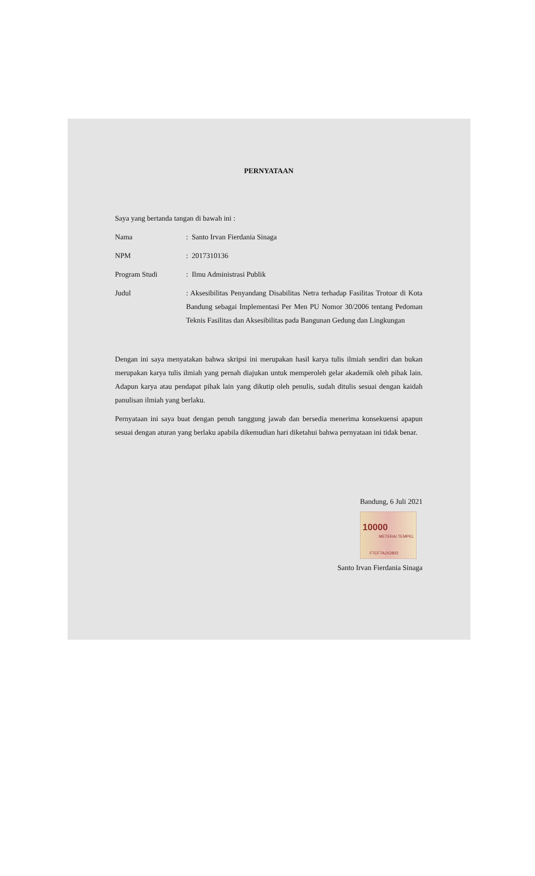PERNYATAAN
Saya yang bertanda tangan di bawah ini :
Nama : Santo Irvan Fierdania Sinaga
NPM : 2017310136
Program Studi : Ilmu Administrasi Publik
Judul : Aksesibilitas Penyandang Disabilitas Netra terhadap Fasilitas Trotoar di Kota Bandung sebagai Implementasi Per Men PU Nomor 30/2006 tentang Pedoman Teknis Fasilitas dan Aksesibilitas pada Bangunan Gedung dan Lingkungan
Dengan ini saya menyatakan bahwa skripsi ini merupakan hasil karya tulis ilmiah sendiri dan bukan merupakan karya tulis ilmiah yang pernah diajukan untuk memperoleh gelar akademik oleh pihak lain. Adapun karya atau pendapat pihak lain yang dikutip oleh penulis, sudah ditulis sesuai dengan kaidah panulisan ilmiah yang berlaku.
Pernyataan ini saya buat dengan penuh tanggung jawab dan bersedia menerima konsekuensi apapun sesuai dengan aturan yang berlaku apabila dikemudian hari diketahui bahwa pernyataan ini tidak benar.
Bandung, 6 Juli 2021
10000
METERAI TEMPEL
F7CF7AJX2802
Santo Irvan Fierdania Sinaga